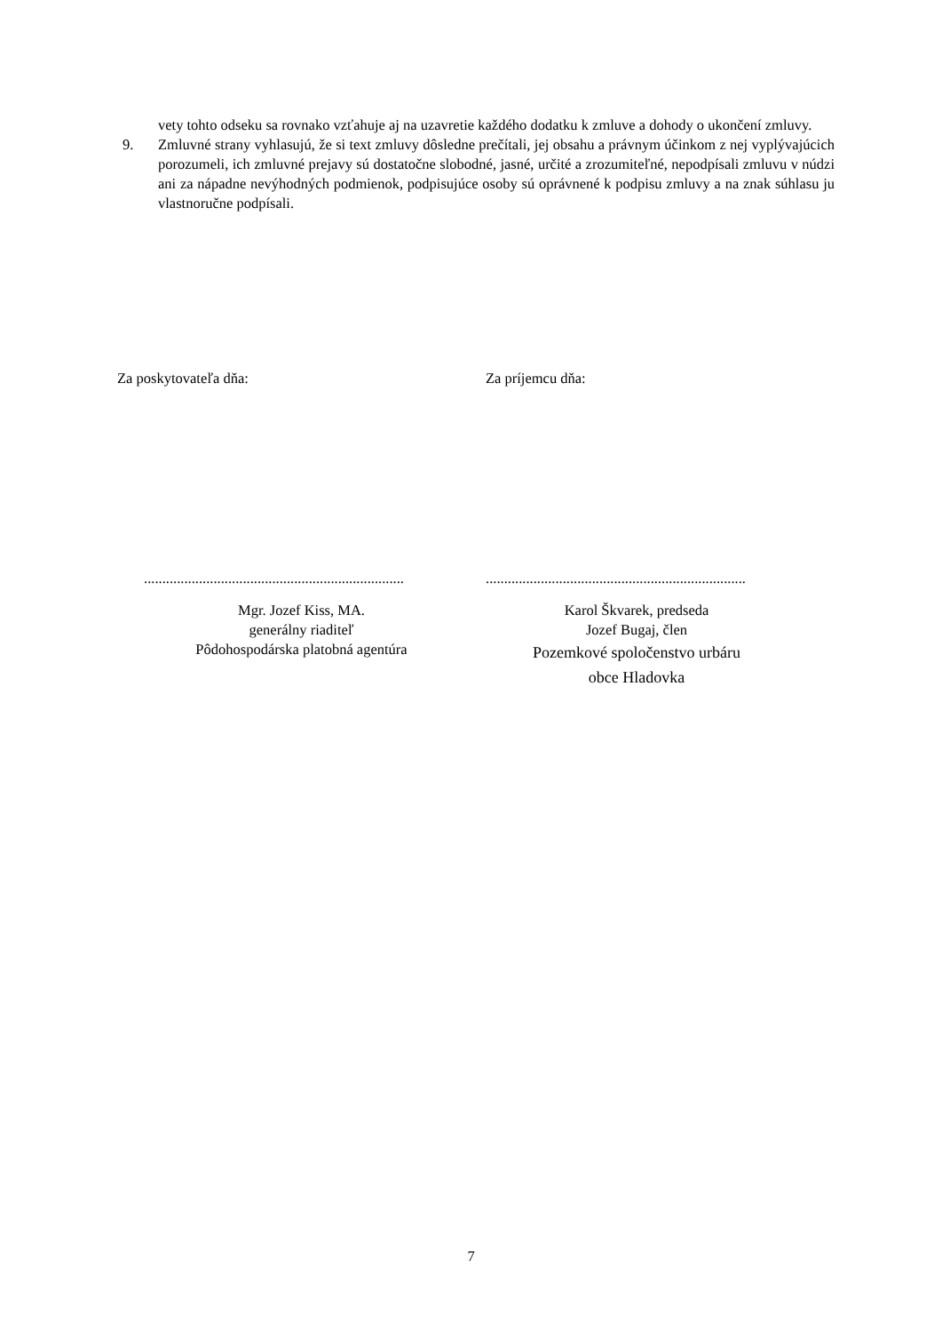vety tohto odseku sa rovnako vzťahuje aj na uzavretie každého dodatku k zmluve a dohody o ukončení zmluvy.
9. Zmluvné strany vyhlasujú, že si text zmluvy dôsledne prečítali, jej obsahu a právnym účinkom z nej vyplývajúcich porozumeli, ich zmluvné prejavy sú dostatočne slobodné, jasné, určité a zrozumiteľné, nepodpísali zmluvu v núdzi ani za nápadne nevýhodných podmienok, podpisujúce osoby sú oprávnené k podpisu zmluvy a na znak súhlasu ju vlastnoručne podpísali.
Za poskytovateľa dňa:
.......................................................................
Mgr. Jozef Kiss, MA.
generálny riaditeľ
Pôdohospodárska platobná agentúra
Za príjemcu dňa:
.......................................................................
Karol Škvarek, predseda
Jozef Bugaj, člen
Pozemkové spoločenstvo urbáru
obce Hladovka
7